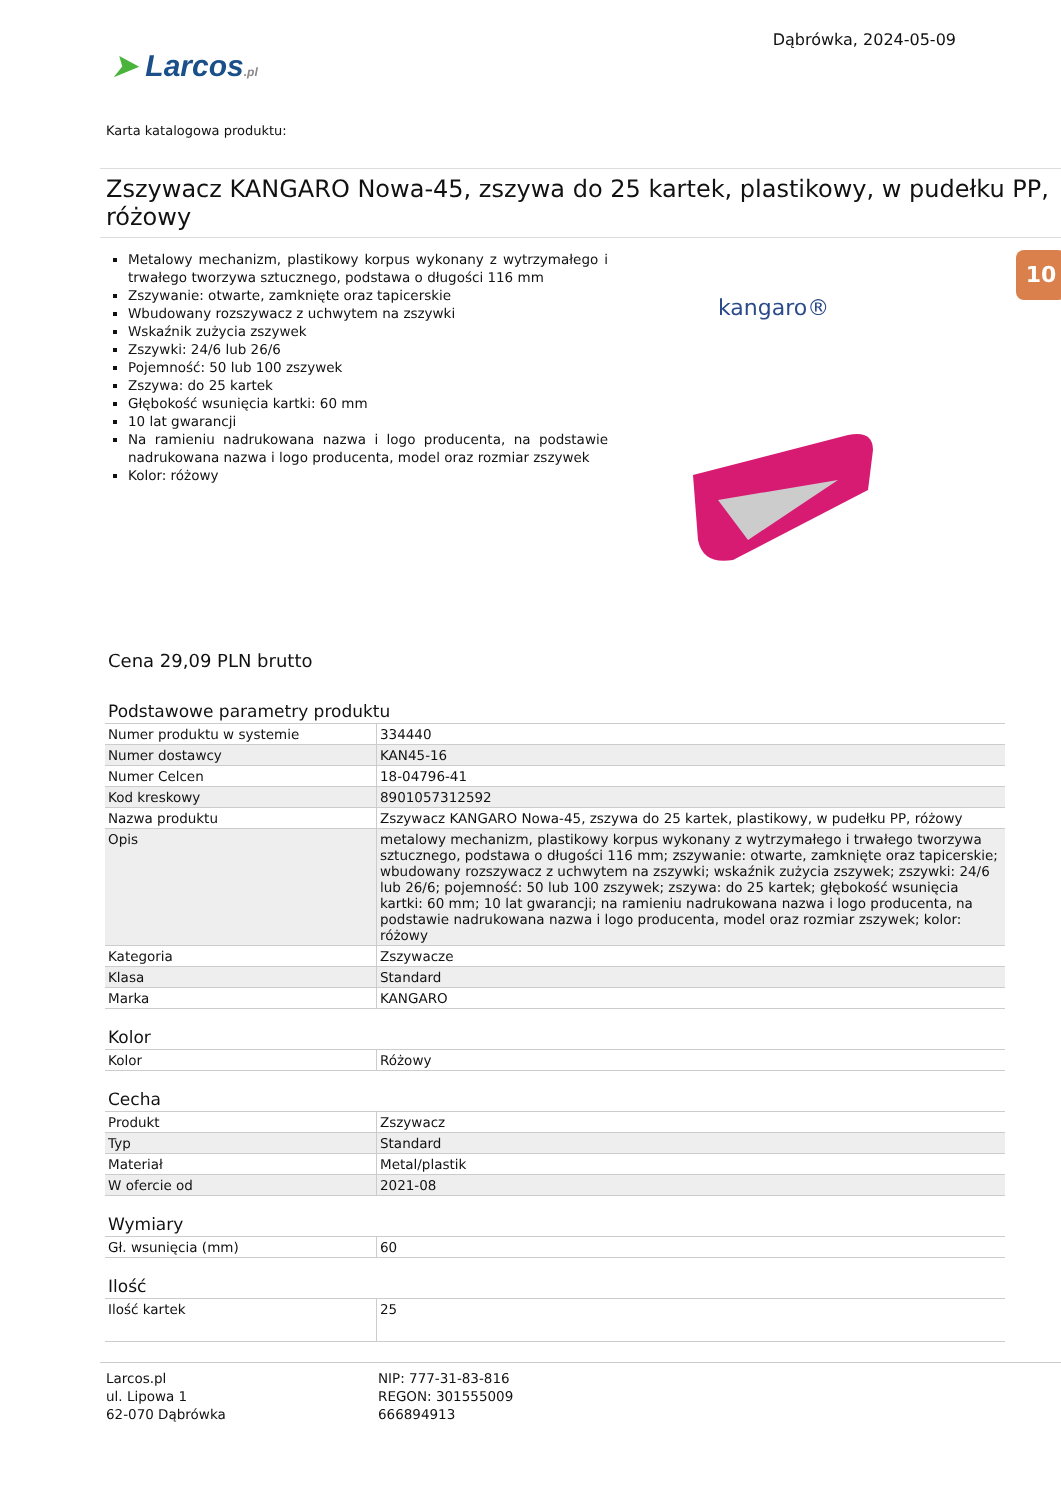➤ Larcos.pl
Dąbrówka, 2024-05-09
Karta katalogowa produktu:
Zszywacz KANGARO Nowa-45, zszywa do 25 kartek, plastikowy, w pudełku PP, różowy
Metalowy mechanizm, plastikowy korpus wykonany z wytrzymałego i trwałego tworzywa sztucznego, podstawa o długości 116 mm
Zszywanie: otwarte, zamknięte oraz tapicerskie
Wbudowany rozszywacz z uchwytem na zszywki
Wskaźnik zużycia zszywek
Zszywki: 24/6 lub 26/6
Pojemność: 50 lub 100 zszywek
Zszywa: do 25 kartek
Głębokość wsunięcia kartki: 60 mm
10 lat gwarancji
Na ramieniu nadrukowana nazwa i logo producenta, na podstawie nadrukowana nazwa i logo producenta, model oraz rozmiar zszywek
Kolor: różowy
10
kangaro®
Cena 29,09 PLN brutto
Podstawowe parametry produktu
| Numer produktu w systemie | 334440 |
| Numer dostawcy | KAN45-16 |
| Numer Celcen | 18-04796-41 |
| Kod kreskowy | 8901057312592 |
| Nazwa produktu | Zszywacz KANGARO Nowa-45, zszywa do 25 kartek, plastikowy, w pudełku PP, różowy |
| Opis | metalowy mechanizm, plastikowy korpus wykonany z wytrzymałego i trwałego tworzywa sztucznego, podstawa o długości 116 mm; zszywanie: otwarte, zamknięte oraz tapicerskie; wbudowany rozszywacz z uchwytem na zszywki; wskaźnik zużycia zszywek; zszywki: 24/6 lub 26/6; pojemność: 50 lub 100 zszywek; zszywa: do 25 kartek; głębokość wsunięcia kartki: 60 mm; 10 lat gwarancji; na ramieniu nadrukowana nazwa i logo producenta, na podstawie nadrukowana nazwa i logo producenta, model oraz rozmiar zszywek; kolor: różowy |
| Kategoria | Zszywacze |
| Klasa | Standard |
| Marka | KANGARO |
Kolor
| Kolor | Różowy |
Cecha
| Produkt | Zszywacz |
| Typ | Standard |
| Materiał | Metal/plastik |
| W ofercie od | 2021-08 |
Wymiary
| Gł. wsunięcia (mm) | 60 |
Ilość
| Ilość kartek | 25 |
Larcos.pl
ul. Lipowa 1
62-070 Dąbrówka
NIP: 777-31-83-816
REGON: 301555009
666894913